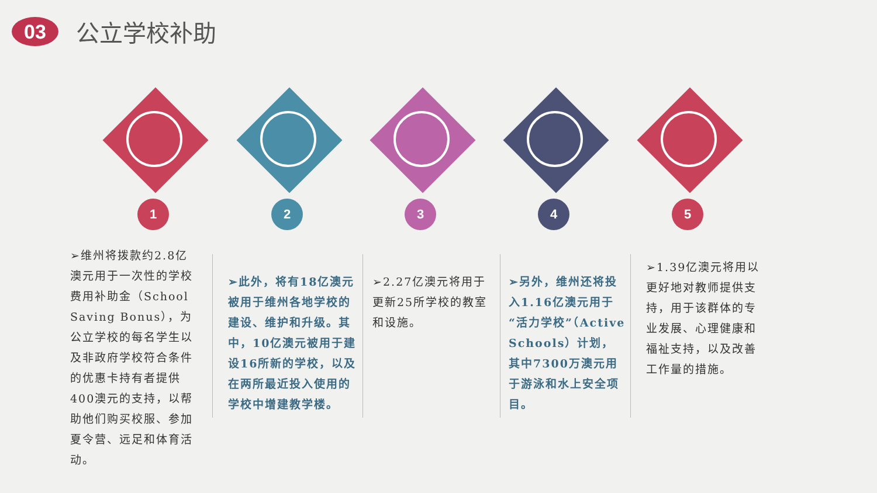03
公立学校补助
1 2 3 4 5
➢维州将拨款约2.8亿澳元用于一次性的学校费用补助金（School Saving Bonus），为公立学校的每名学生以及非政府学校符合条件的优惠卡持有者提供400澳元的支持，以帮助他们购买校服、参加夏令营、远足和体育活动。
➢此外，将有18亿澳元被用于维州各地学校的建设、维护和升级。其中，10亿澳元被用于建设16所新的学校，以及在两所最近投入使用的学校中增建教学楼。
➢2.27亿澳元将用于更新25所学校的教室和设施。
➢另外，维州还将投入1.16亿澳元用于“活力学校”（Active Schools）计划，其中7300万澳元用于游泳和水上安全项目。
➢1.39亿澳元将用以更好地对教师提供支持，用于该群体的专业发展、心理健康和福祉支持，以及改善工作量的措施。